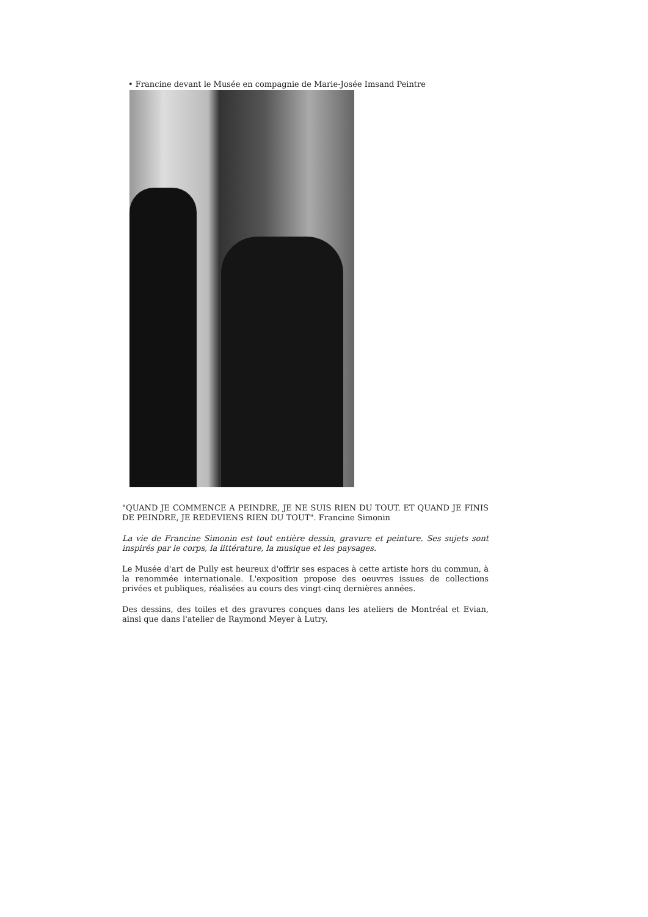• Francine devant le Musée en compagnie de Marie-Josée Imsand Peintre
"QUAND JE COMMENCE A PEINDRE, JE NE SUIS RIEN DU TOUT. ET QUAND JE FINIS DE PEINDRE, JE REDEVIENS RIEN DU TOUT". Francine Simonin
La vie de Francine Simonin est tout entière dessin, gravure et peinture. Ses sujets sont inspirés par le corps, la littérature, la musique et les paysages.
Le Musée d'art de Pully est heureux d'offrir ses espaces à cette artiste hors du commun, à la renommée internationale. L'exposition propose des oeuvres issues de collections privées et publiques, réalisées au cours des vingt-cinq dernières années.
Des dessins, des toiles et des gravures conçues dans les ateliers de Montréal et Evian, ainsi que dans l'atelier de Raymond Meyer à Lutry.